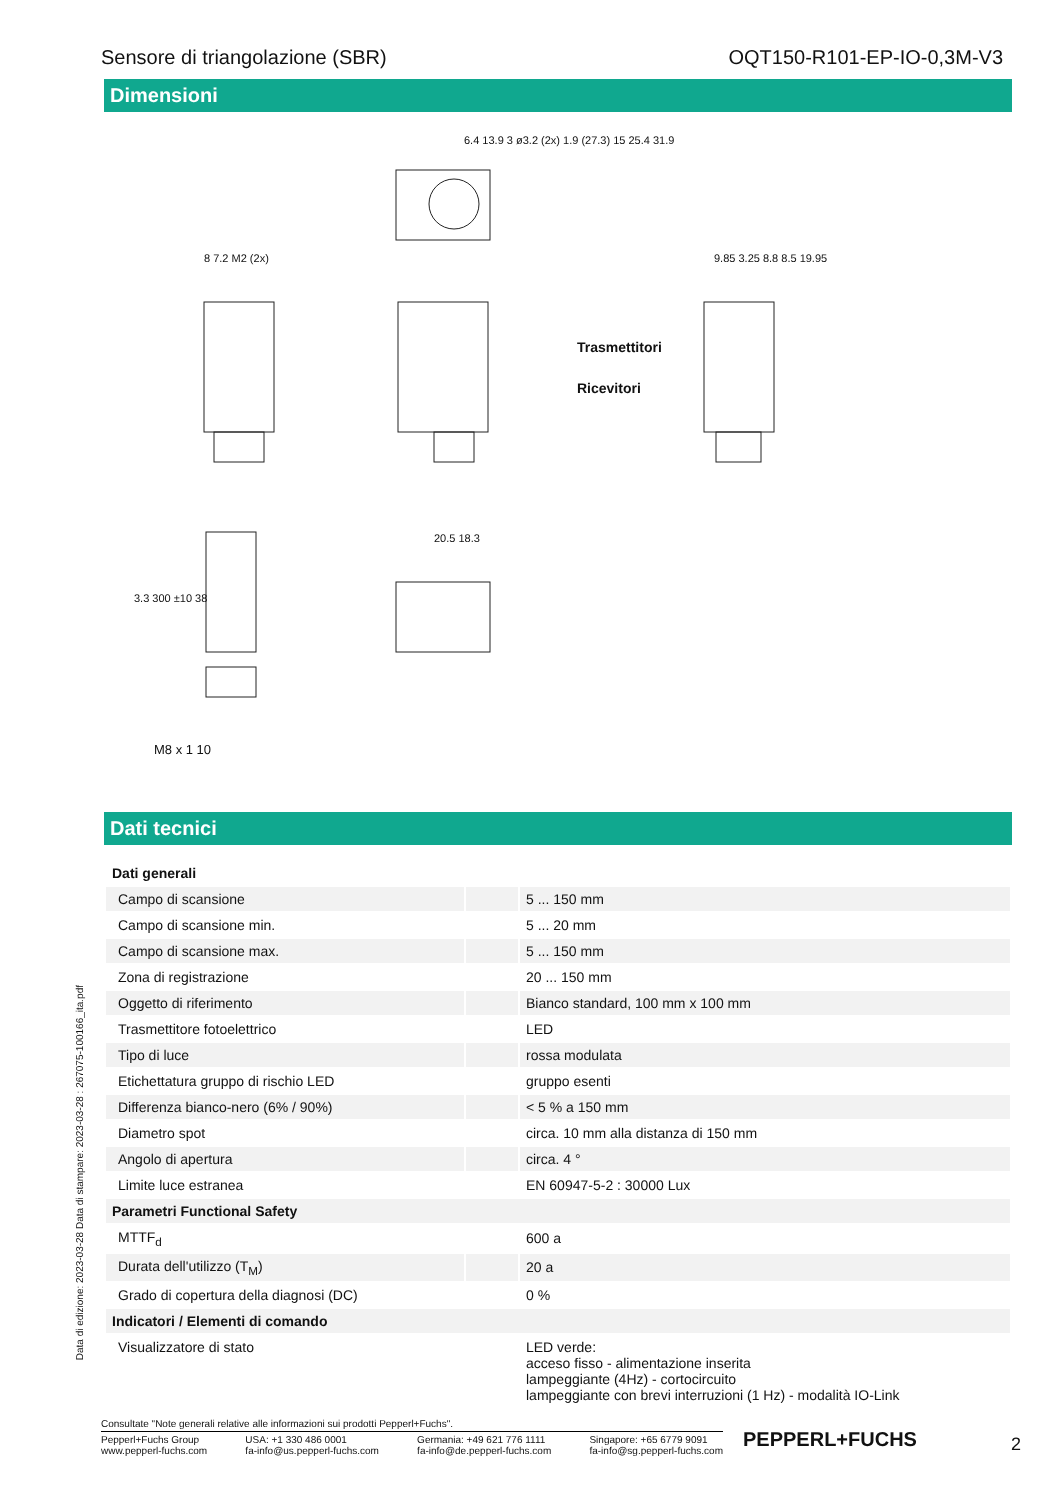Sensore di triangolazione (SBR) OQT150-R101-EP-IO-0,3M-V3
Dimensioni
Trasmettitori
Ricevitori
6.4 13.9 3 ø3.2 (2x) 1.9 (27.3) 15 25.4 31.9
8 7.2 M2 (2x) 9.85 3.25 8.8 8.5 19.95
20.5 18.3
3.3 300 ±10 38
M8 x 1 10
Dati tecnici
| Dati generali | | |
| Campo di scansione | | 5 ... 150 mm |
| Campo di scansione min. | | 5 ... 20 mm |
| Campo di scansione max. | | 5 ... 150 mm |
| Zona di registrazione | | 20 ... 150 mm |
| Oggetto di riferimento | | Bianco standard, 100 mm x 100 mm |
| Trasmettitore fotoelettrico | | LED |
| Tipo di luce | | rossa modulata |
| Etichettatura gruppo di rischio LED | | gruppo esenti |
| Differenza bianco-nero (6% / 90%) | | < 5 % a 150 mm |
| Diametro spot | | circa. 10 mm alla distanza di 150 mm |
| Angolo di apertura | | circa. 4 ° |
| Limite luce estranea | | EN 60947-5-2 : 30000 Lux |
| Parametri Functional Safety | | |
| MTTF<sub>d</sub> | | 600 a |
| Durata dell'utilizzo (T<sub>M</sub>) | | 20 a |
| Grado di copertura della diagnosi (DC) | | 0 % |
| Indicatori / Elementi di comando | | |
| Visualizzatore di stato | | LED verde: acceso fisso - alimentazione inserita lampeggiante (4Hz) - cortocircuito lampeggiante con brevi interruzioni (1 Hz) - modalità IO-Link |
Data di edizione: 2023-03-28 Data di stampare: 2023-03-28 : 267075-100166_ita.pdf
Consultate "Note generali relative alle informazioni sui prodotti Pepperl+Fuchs".
Pepperl+Fuchs Group
www.pepperl-fuchs.com USA: +1 330 486 0001
fa-info@us.pepperl-fuchs.com Germania: +49 621 776 1111
fa-info@de.pepperl-fuchs.com Singapore: +65 6779 9091
fa-info@sg.pepperl-fuchs.com
PEPPERL+FUCHS 2